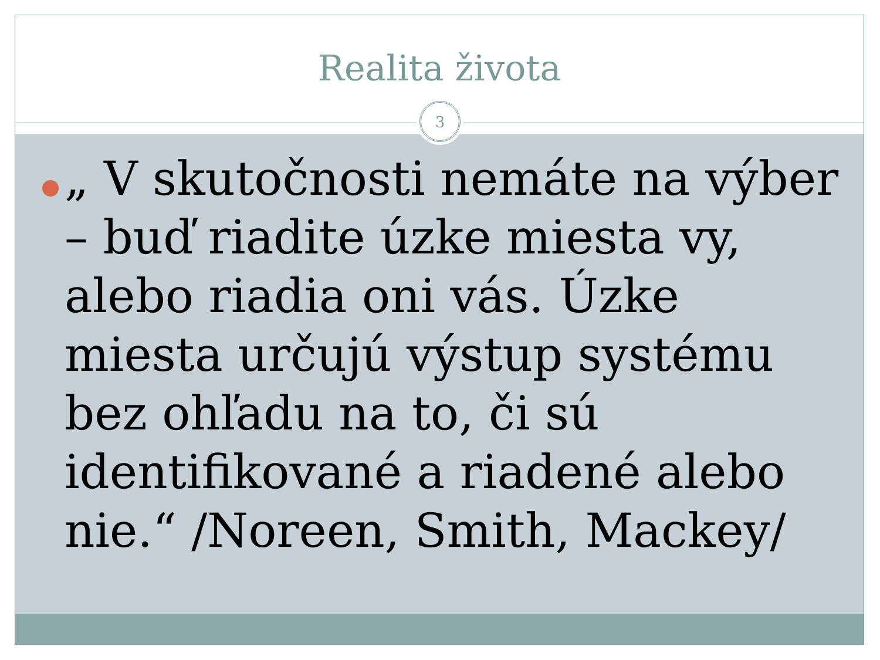Realita života
3
„ V skutočnosti nemáte na výber – buď riadite úzke miesta vy, alebo riadia oni vás. Úzke miesta určujú výstup systému bez ohľadu na to, či sú identifikované a riadené alebo nie.“ /Noreen, Smith, Mackey/